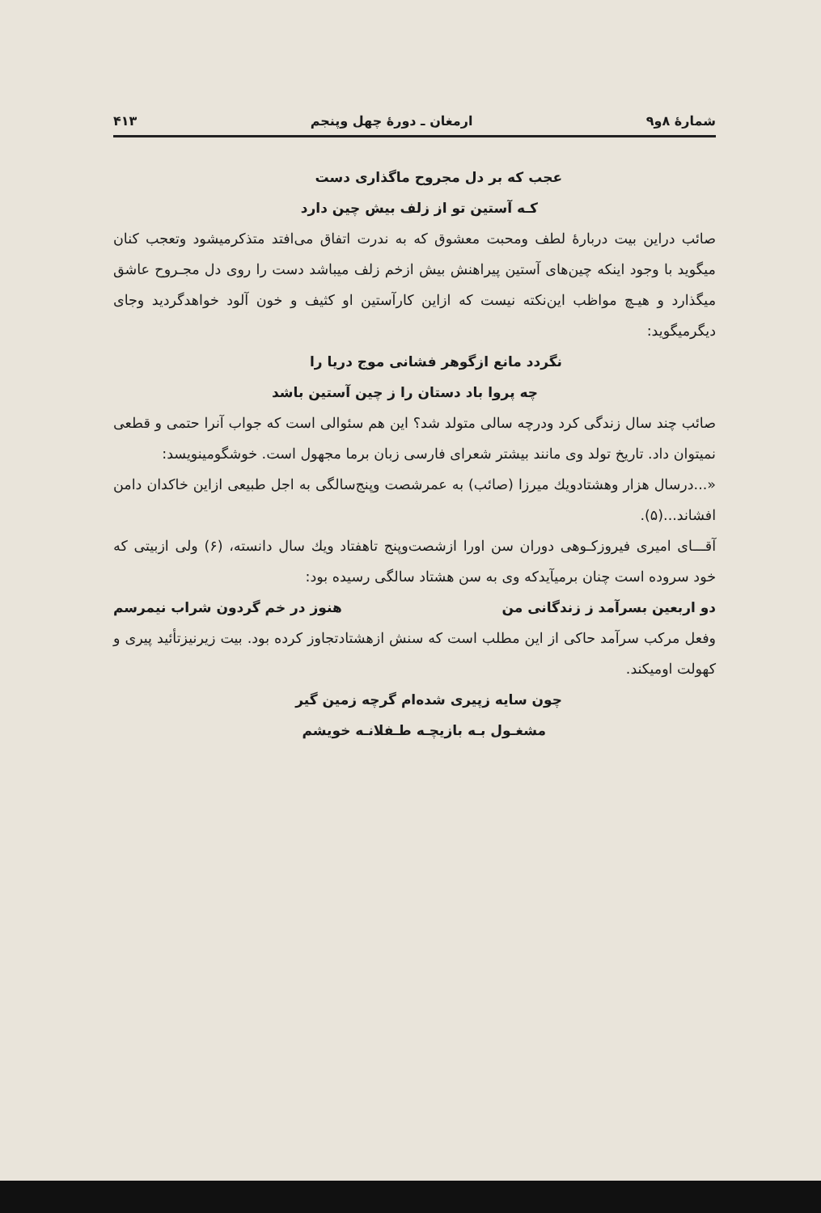شمارهٔ ۸و۹ ارمغان ـ دورهٔ چهل وپنجم ۴۱۳
عجب که بر دل مجروح ماگذاری دست
کـه آستین تو از زلف بیش چین دارد
صائب دراین بیت دربارهٔ لطف ومحبت معشوق که به ندرت اتفاق می‌افتد متذکرمیشود وتعجب کنان میگوید با وجود اینکه چین‌های آستین پیراهنش بیش ازخم زلف میباشد دست را روی دل مجـروح عاشق میگذارد و هیـچ مواظب این‌نکته نیست که ازاین کارآستین او کثیف و خون آلود خواهدگردید وجای دیگرمیگوید:
نگردد مانع ازگوهر فشانی موج دریا را
چه پروا باد دستان را ز چین آستین باشد
صائب چند سال زندگی کرد ودرچه سالی متولد شد؟ این هم سئوالی است که جواب آنرا حتمی و قطعی نمیتوان داد. تاریخ تولد وی مانند بیشتر شعرای فارسی زبان برما مجهول است. خوشگومینویسد:
«...درسال هزار وهشتادویك میرزا (صائب) به عمرشصت وپنج‌سالگی به اجل طبیعی ازاین خاکدان دامن افشاند...(۵).
آقـــای امیری فیروزکـوهی دوران سن اورا ازشصت‌وپنج تاهفتاد ویك سال دانسته، (۶) ولی ازبیتی که خود سروده است چنان برمیآیدکه وی به سن هشتاد سالگی رسیده بود:
دو اربعین بسرآمد ز زندگانی من هنوز در خم گردون شراب نیمرسم
وفعل مرکب سرآمد حاکی از این مطلب است که سنش ازهشتادتجاوز کرده بود. بیت زیرنیزتأئید پیری و کهولت اومیکند.
چون سایه زپیری شده‌ام گرچه زمین گیر
مشغـول بـه بازیچـه طـفلانـه خویشم